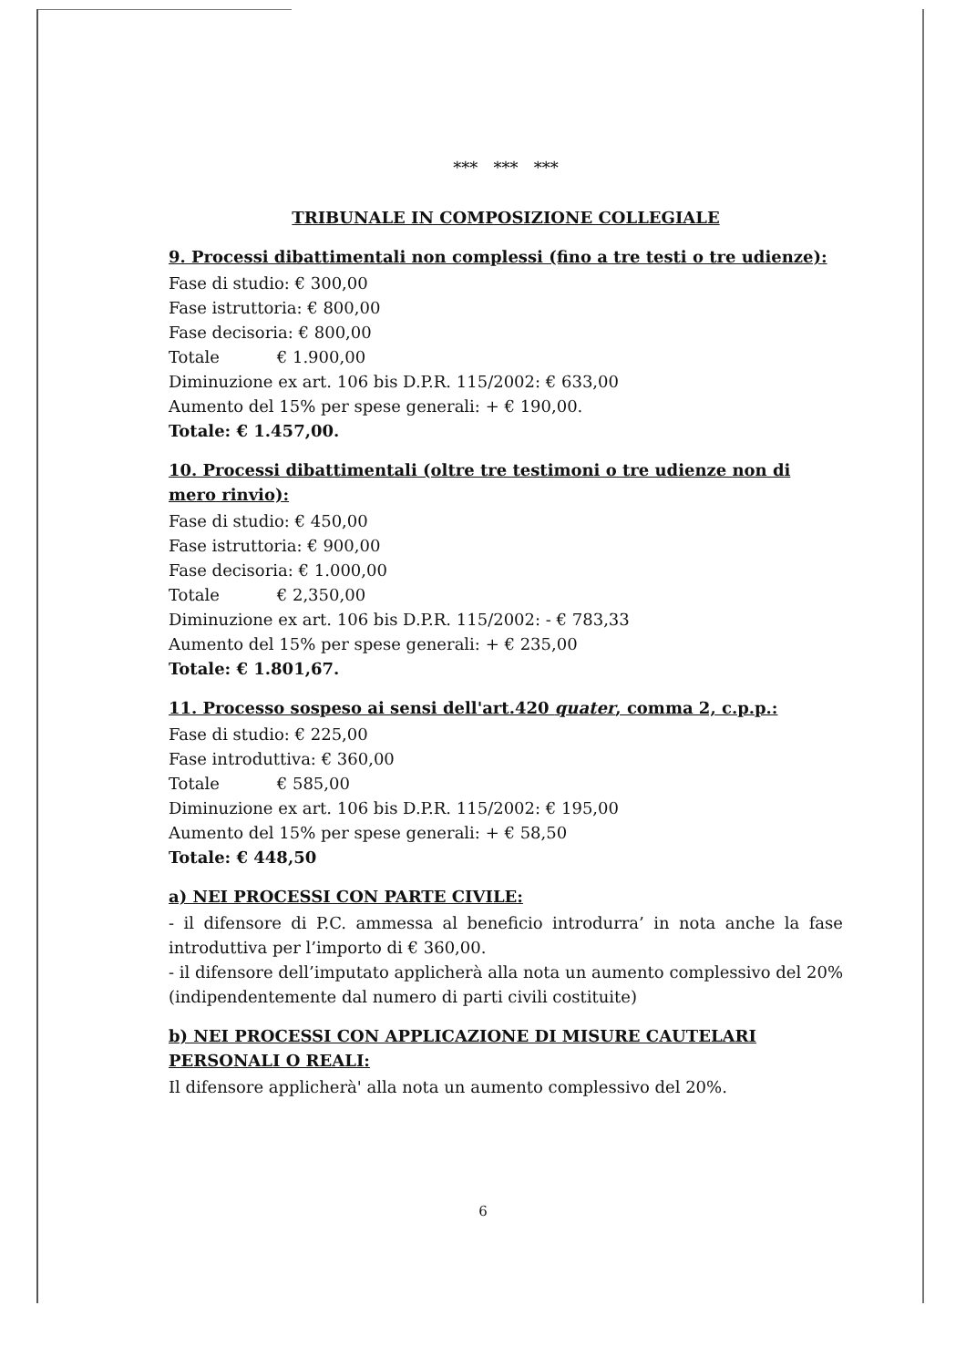*** *** ***
TRIBUNALE IN COMPOSIZIONE COLLEGIALE
9. Processi dibattimentali non complessi (fino a tre testi o tre udienze):
Fase di studio: € 300,00
Fase istruttoria: € 800,00
Fase decisoria: € 800,00
Totale € 1.900,00
Diminuzione ex art. 106 bis D.P.R. 115/2002: € 633,00
Aumento del 15% per spese generali: + € 190,00.
Totale: € 1.457,00.
10. Processi dibattimentali (oltre tre testimoni o tre udienze non di mero rinvio):
Fase di studio: € 450,00
Fase istruttoria: € 900,00
Fase decisoria: € 1.000,00
Totale € 2,350,00
Diminuzione ex art. 106 bis D.P.R. 115/2002: - € 783,33
Aumento del 15% per spese generali: + € 235,00
Totale: € 1.801,67.
11. Processo sospeso ai sensi dell'art.420 quater, comma 2, c.p.p.:
Fase di studio: € 225,00
Fase introduttiva: € 360,00
Totale € 585,00
Diminuzione ex art. 106 bis D.P.R. 115/2002: € 195,00
Aumento del 15% per spese generali: + € 58,50
Totale: € 448,50
a) NEI PROCESSI CON PARTE CIVILE:
- il difensore di P.C. ammessa al beneficio introdurra’ in nota anche la fase introduttiva per l’importo di € 360,00.
- il difensore dell’imputato applicherà alla nota un aumento complessivo del 20% (indipendentemente dal numero di parti civili costituite)
b) NEI PROCESSI CON APPLICAZIONE DI MISURE CAUTELARI PERSONALI O REALI:
Il difensore applicherà' alla nota un aumento complessivo del 20%.
6